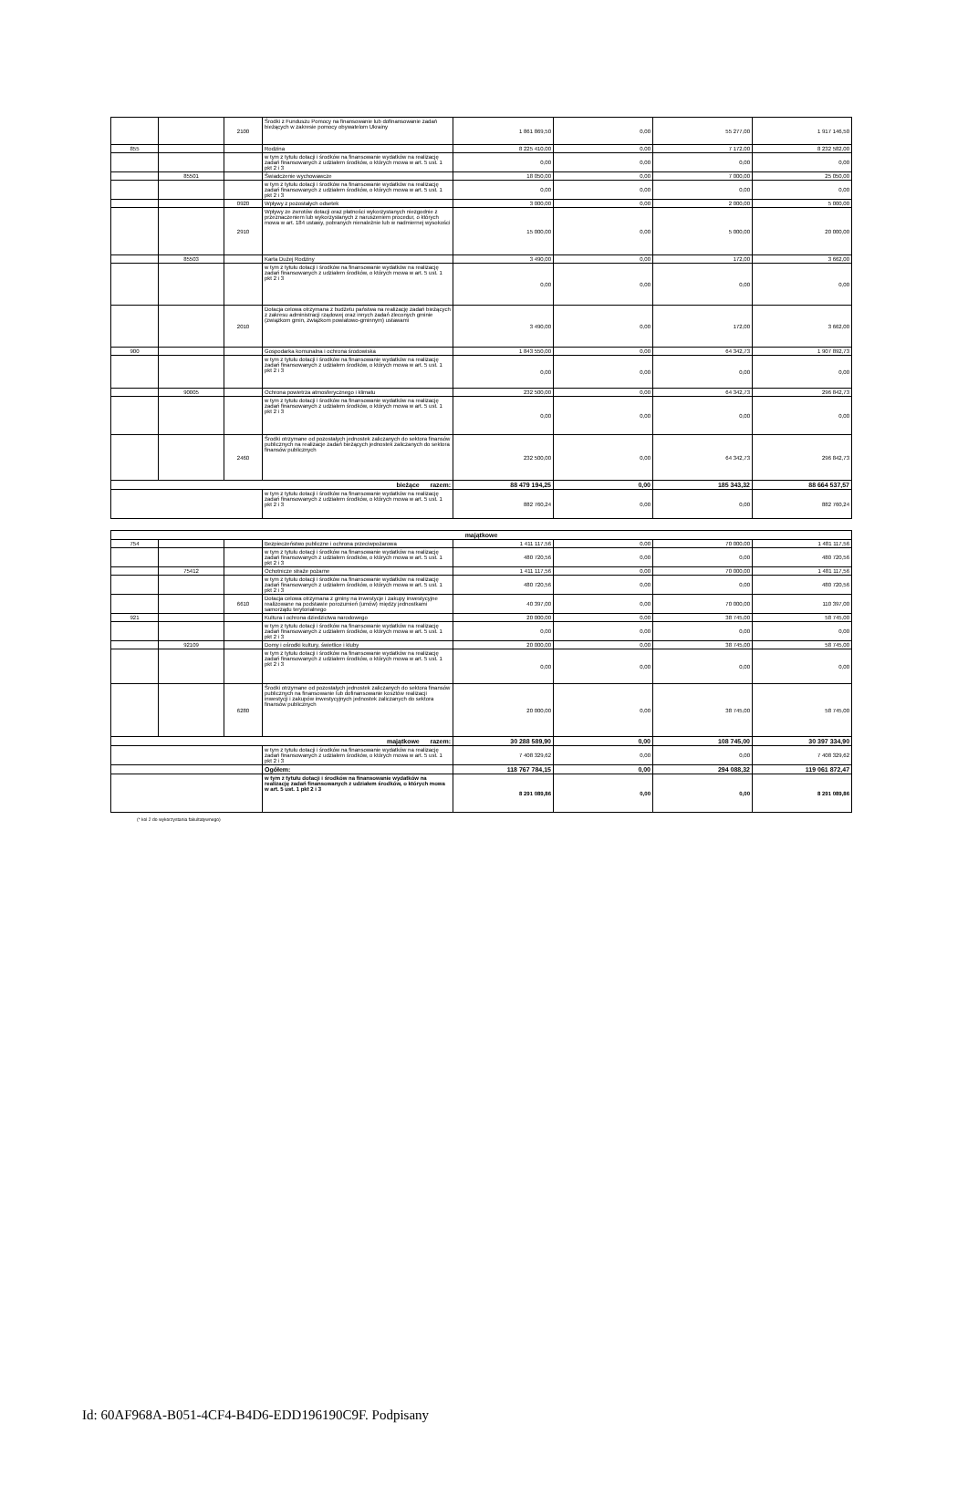| | | 2100 | Środki z Funduszu Pomocy na finansowanie lub dofinansowanie zadań bieżących w zakresie pomocy obywatelom Ukrainy | 1 861 869,50 | 0,00 | 55 277,00 | 1 917 146,50 |
| 855 | | | Rodzina | 8 225 410,00 | 0,00 | 7 172,00 | 8 232 582,00 |
| | | | w tym z tytułu dotacji i środków na finansowanie wydatków na realizację zadań finansowanych z udziałem środków, o których mowa w art. 5 ust. 1 pkt 2 i 3 | 0,00 | 0,00 | 0,00 | 0,00 |
| | 85501 | | Świadczenie wychowawcze | 18 050,00 | 0,00 | 7 000,00 | 25 050,00 |
| | | | w tym z tytułu dotacji i środków na finansowanie wydatków na realizację zadań finansowanych z udziałem środków, o których mowa w art. 5 ust. 1 pkt 2 i 3 | 0,00 | 0,00 | 0,00 | 0,00 |
| | | 0920 | Wpływy z pozostałych odsetek | 3 000,00 | 0,00 | 2 000,00 | 5 000,00 |
| | | 2910 | Wpływy ze zwrotów dotacji oraz płatności wykorzystanych niezgodnie z przeznaczeniem lub wykorzystanych z naruszeniem procedur, o których mowa w art. 184 ustawy, pobranych nienależnie lub w nadmiernej wysokości | 15 000,00 | 0,00 | 5 000,00 | 20 000,00 |
| | 85503 | | Karta Dużej Rodziny | 3 490,00 | 0,00 | 172,00 | 3 662,00 |
| | | | w tym z tytułu dotacji i środków na finansowanie wydatków na realizację zadań finansowanych z udziałem środków, o których mowa w art. 5 ust. 1 pkt 2 i 3 | 0,00 | 0,00 | 0,00 | 0,00 |
| | | 2010 | Dotacja celowa otrzymana z budżetu państwa na realizację zadań bieżących z zakresu administracji rządowej oraz innych zadań zleconych gminie (związkom gmin, związkom powiatowo-gminnym) ustawami | 3 490,00 | 0,00 | 172,00 | 3 662,00 |
| 900 | | | Gospodarka komunalna i ochrona środowiska | 1 843 550,00 | 0,00 | 64 342,73 | 1 907 892,73 |
| | | | w tym z tytułu dotacji i środków na finansowanie wydatków na realizację zadań finansowanych z udziałem środków, o których mowa w art. 5 ust. 1 pkt 2 i 3 | 0,00 | 0,00 | 0,00 | 0,00 |
| | 90005 | | Ochrona powietrza atmosferycznego i klimatu | 232 500,00 | 0,00 | 64 342,73 | 296 842,73 |
| | | | w tym z tytułu dotacji i środków na finansowanie wydatków na realizację zadań finansowanych z udziałem środków, o których mowa w art. 5 ust. 1 pkt 2 i 3 | 0,00 | 0,00 | 0,00 | 0,00 |
| | | 2460 | Środki otrzymane od pozostałych jednostek zaliczanych do sektora finansów publicznych na realizacje zadań bieżących jednostek zaliczanych do sektora finansów publicznych | 232 500,00 | 0,00 | 64 342,73 | 296 842,73 |
| bieżące razem: | | | | 88 479 194,25 | 0,00 | 185 343,32 | 88 664 537,57 |
| | | | w tym z tytułu dotacji i środków na finansowanie wydatków na realizację zadań finansowanych z udziałem środków, o których mowa w art. 5 ust. 1 pkt 2 i 3 | 882 760,24 | 0,00 | 0,00 | 882 760,24 |
| majątkowe | | | | | | | |
| 754 | | | Bezpieczeństwo publiczne i ochrona przeciwpożarowa | 1 411 117,56 | 0,00 | 70 000,00 | 1 481 117,56 |
| | | | w tym z tytułu dotacji i środków na finansowanie wydatków na realizację zadań finansowanych z udziałem środków, o których mowa w art. 5 ust. 1 pkt 2 i 3 | 480 720,56 | 0,00 | 0,00 | 480 720,56 |
| | 75412 | | Ochotnicze straże pożarne | 1 411 117,56 | 0,00 | 70 000,00 | 1 481 117,56 |
| | | | w tym z tytułu dotacji i środków na finansowanie wydatków na realizację zadań finansowanych z udziałem środków, o których mowa w art. 5 ust. 1 pkt 2 i 3 | 480 720,56 | 0,00 | 0,00 | 480 720,56 |
| | | 6610 | Dotacja celowa otrzymana z gminy na inwestycje i zakupy inwestycyjne realizowane na podstawie porozumień (umów) między jednostkami samorządu terytorialnego | 40 397,00 | 0,00 | 70 000,00 | 110 397,00 |
| 921 | | | Kultura i ochrona dziedzictwa narodowego | 20 000,00 | 0,00 | 38 745,00 | 58 745,00 |
| | | | w tym z tytułu dotacji i środków na finansowanie wydatków na realizację zadań finansowanych z udziałem środków, o których mowa w art. 5 ust. 1 pkt 2 i 3 | 0,00 | 0,00 | 0,00 | 0,00 |
| | 92109 | | Domy i ośrodki kultury, świetlice i kluby | 20 000,00 | 0,00 | 38 745,00 | 58 745,00 |
| | | | w tym z tytułu dotacji i środków na finansowanie wydatków na realizację zadań finansowanych z udziałem środków, o których mowa w art. 5 ust. 1 pkt 2 i 3 | 0,00 | 0,00 | 0,00 | 0,00 |
| | | 6280 | Środki otrzymane od pozostałych jednostek zaliczanych do sektora finansów publicznych na finansowanie lub dofinansowanie kosztów realizacji inwestycji i zakupów inwestycyjnych jednostek zaliczanych do sektora finansów publicznych | 20 000,00 | 0,00 | 38 745,00 | 58 745,00 |
| majątkowe razem: | | | | 30 288 589,90 | 0,00 | 108 745,00 | 30 397 334,90 |
| | | | w tym z tytułu dotacji i środków na finansowanie wydatków na realizację zadań finansowanych z udziałem środków, o których mowa w art. 5 ust. 1 pkt 2 i 3 | 7 408 329,62 | 0,00 | 0,00 | 7 408 329,62 |
| | | | Ogółem: | 118 767 784,15 | 0,00 | 294 088,32 | 119 061 872,47 |
| | | | w tym z tytułu dotacji i środków na finansowanie wydatków na realizację zadań finansowanych z udziałem środków, o których mowa w art. 5 ust. 1 pkt 2 i 3 | 8 291 089,86 | 0,00 | 0,00 | 8 291 089,86 |
(* kol 2 do wykorzystania fakultatywnego)
Id: 60AF968A-B051-4CF4-B4D6-EDD196190C9F. Podpisany